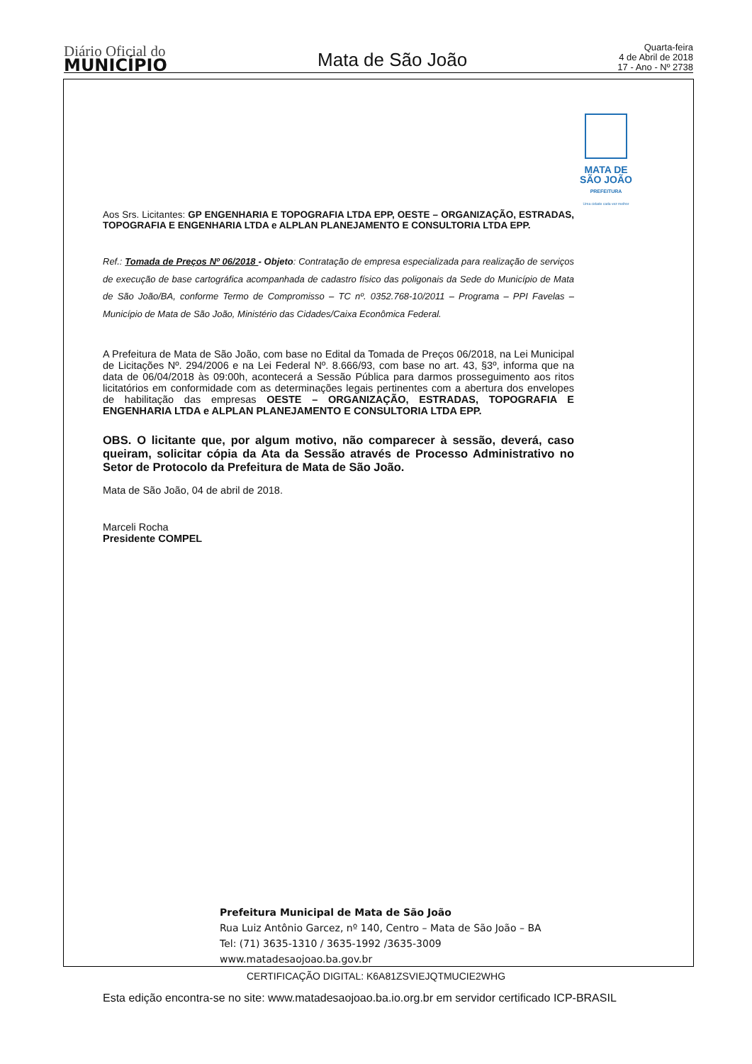Diário Oficial do
MUNICÍPIO
Mata de São João
Quarta-feira
4 de Abril de 2018
17 - Ano - Nº 2738
MATA DE
SÃO JOÃO
PREFEITURA
Uma cidade cada vez melhor
Aos Srs. Licitantes: GP ENGENHARIA E TOPOGRAFIA LTDA EPP, OESTE – ORGANIZAÇÃO, ESTRADAS, TOPOGRAFIA E ENGENHARIA LTDA e ALPLAN PLANEJAMENTO E CONSULTORIA LTDA EPP.
Ref.: Tomada de Preços Nº 06/2018 - Objeto: Contratação de empresa especializada para realização de serviços de execução de base cartográfica acompanhada de cadastro físico das poligonais da Sede do Município de Mata de São João/BA, conforme Termo de Compromisso – TC nº. 0352.768-10/2011 – Programa – PPI Favelas – Município de Mata de São João, Ministério das Cidades/Caixa Econômica Federal.
A Prefeitura de Mata de São João, com base no Edital da Tomada de Preços 06/2018, na Lei Municipal de Licitações Nº. 294/2006 e na Lei Federal Nº. 8.666/93, com base no art. 43, §3º, informa que na data de 06/04/2018 às 09:00h, acontecerá a Sessão Pública para darmos prosseguimento aos ritos licitatórios em conformidade com as determinações legais pertinentes com a abertura dos envelopes de habilitação das empresas OESTE – ORGANIZAÇÃO, ESTRADAS, TOPOGRAFIA E ENGENHARIA LTDA e ALPLAN PLANEJAMENTO E CONSULTORIA LTDA EPP.
OBS. O licitante que, por algum motivo, não comparecer à sessão, deverá, caso queiram, solicitar cópia da Ata da Sessão através de Processo Administrativo no Setor de Protocolo da Prefeitura de Mata de São João.
Mata de São João, 04 de abril de 2018.
Marceli Rocha
Presidente COMPEL
Prefeitura Municipal de Mata de São João
Rua Luiz Antônio Garcez, nº 140, Centro – Mata de São João – BA
Tel: (71) 3635-1310 / 3635-1992 /3635-3009
www.matadesaojoao.ba.gov.br
CERTIFICAÇÃO DIGITAL: K6A81ZSVIEJQTMUCIE2WHG
Esta edição encontra-se no site: www.matadesaojoao.ba.io.org.br em servidor certificado ICP-BRASIL